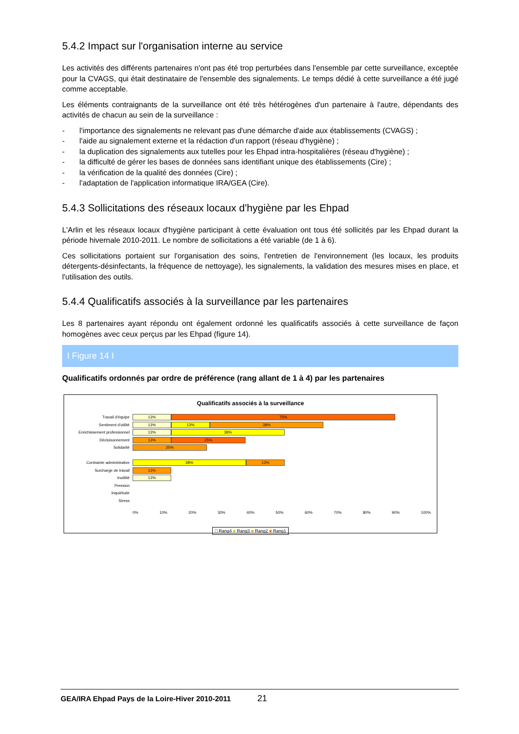5.4.2 Impact sur l'organisation interne au service
Les activités des différents partenaires n'ont pas été trop perturbées dans l'ensemble par cette surveillance, exceptée pour la CVAGS, qui était destinataire de l'ensemble des signalements. Le temps dédié à cette surveillance a été jugé comme acceptable.
Les éléments contraignants de la surveillance ont été très hétérogènes d'un partenaire à l'autre, dépendants des activités de chacun au sein de la surveillance :
- l'importance des signalements ne relevant pas d'une démarche d'aide aux établissements (CVAGS) ;
- l'aide au signalement externe et la rédaction d'un rapport (réseau d'hygiène) ;
- la duplication des signalements aux tutelles pour les Ehpad intra-hospitalières (réseau d'hygiène) ;
- la difficulté de gérer les bases de données sans identifiant unique des établissements (Cire) ;
- la vérification de la qualité des données (Cire) ;
- l'adaptation de l'application informatique IRA/GEA (Cire).
5.4.3 Sollicitations des réseaux locaux d'hygiène par les Ehpad
L'Arlin et les réseaux locaux d'hygiène participant à cette évaluation ont tous été sollicités par les Ehpad durant la période hivernale 2010-2011. Le nombre de sollicitations a été variable (de 1 à 6).
Ces sollicitations portaient sur l'organisation des soins, l'entretien de l'environnement (les locaux, les produits détergents-désinfectants, la fréquence de nettoyage), les signalements, la validation des mesures mises en place, et l'utilisation des outils.
5.4.4 Qualificatifs associés à la surveillance par les partenaires
Les 8 partenaires ayant répondu ont également ordonné les qualificatifs associés à cette surveillance de façon homogènes avec ceux perçus par les Ehpad (figure 14).
I Figure 14 I
Qualificatifs ordonnés par ordre de préférence (rang allant de 1 à 4) par les partenaires
Qualificatifs associés à la surveillance
Travail d'équipe
13% 75%
Sentiment d'utilité
13% 13% 38%
Enrichissement professionnel
13% 38%
Décloisonnement
13% 25%
Solidarité
25%
Contrainte administrative
38% 13%
Surcharge de travail
13%
Inutilité
13%
Pression
Inquiétude
Stress
0% 10% 20% 30% 40% 50% 60% 70% 80% 90% 100%
□ Rang4 ■ Rang3 ■ Rang2 ■ Rang1
GEA/IRA Ehpad Pays de la Loire-Hiver 2010-2011 21